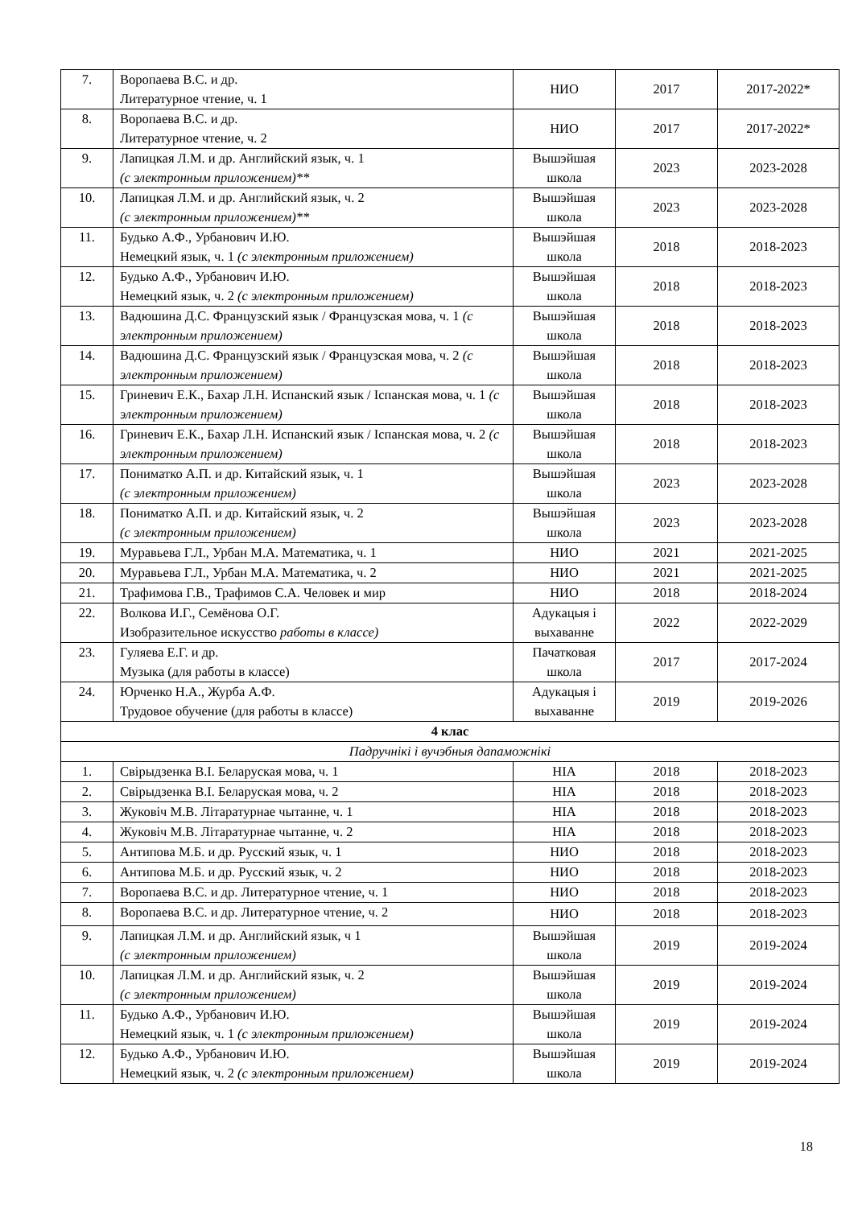| 7. | Воропаева В.С. и др. Литературное чтение, ч. 1 | НИО | 2017 | 2017-2022* |
| 8. | Воропаева В.С. и др. Литературное чтение, ч. 2 | НИО | 2017 | 2017-2022* |
| 9. | Лапицкая Л.М. и др. Английский язык, ч. 1 (с электронным приложением)** | Вышэйшая школа | 2023 | 2023-2028 |
| 10. | Лапицкая Л.М. и др. Английский язык, ч. 2 (с электронным приложением)** | Вышэйшая школа | 2023 | 2023-2028 |
| 11. | Будько А.Ф., Урбанович И.Ю. Немецкий язык, ч. 1 (с электронным приложением) | Вышэйшая школа | 2018 | 2018-2023 |
| 12. | Будько А.Ф., Урбанович И.Ю. Немецкий язык, ч. 2 (с электронным приложением) | Вышэйшая школа | 2018 | 2018-2023 |
| 13. | Вадюшина Д.С. Французский язык / Французская мова, ч. 1 (с электронным приложением) | Вышэйшая школа | 2018 | 2018-2023 |
| 14. | Вадюшина Д.С. Французский язык / Французская мова, ч. 2 (с электронным приложением) | Вышэйшая школа | 2018 | 2018-2023 |
| 15. | Гриневич Е.К., Бахар Л.Н. Испанский язык / Іспанская мова, ч. 1 (с электронным приложением) | Вышэйшая школа | 2018 | 2018-2023 |
| 16. | Гриневич Е.К., Бахар Л.Н. Испанский язык / Іспанская мова, ч. 2 (с электронным приложением) | Вышэйшая школа | 2018 | 2018-2023 |
| 17. | Пониматко А.П. и др. Китайский язык, ч. 1 (с электронным приложением) | Вышэйшая школа | 2023 | 2023-2028 |
| 18. | Пониматко А.П. и др. Китайский язык, ч. 2 (с электронным приложением) | Вышэйшая школа | 2023 | 2023-2028 |
| 19. | Муравьева Г.Л., Урбан М.А. Математика, ч. 1 | НИО | 2021 | 2021-2025 |
| 20. | Муравьева Г.Л., Урбан М.А. Математика, ч. 2 | НИО | 2021 | 2021-2025 |
| 21. | Трафимова Г.В., Трафимов С.А. Человек и мир | НИО | 2018 | 2018-2024 |
| 22. | Волкова И.Г., Семёнова О.Г. Изобразительное искусство работы в классе) | Адукацыя і выхаванне | 2022 | 2022-2029 |
| 23. | Гуляева Е.Г. и др. Музыка (для работы в классе) | Пачатковая школа | 2017 | 2017-2024 |
| 24. | Юрченко Н.А., Журба А.Ф. Трудовое обучение (для работы в классе) | Адукацыя і выхаванне | 2019 | 2019-2026 |
| 4 клас | | | | |
| Падручнікі і вучэбныя дапаможнікі | | | | |
| 1. | Свірыдзенка В.І. Беларуская мова, ч. 1 | НІА | 2018 | 2018-2023 |
| 2. | Свірыдзенка В.І. Беларуская мова, ч. 2 | НІА | 2018 | 2018-2023 |
| 3. | Жуковіч М.В. Літаратурнае чытанне, ч. 1 | НІА | 2018 | 2018-2023 |
| 4. | Жуковіч М.В. Літаратурнае чытанне, ч. 2 | НІА | 2018 | 2018-2023 |
| 5. | Антипова М.Б. и др. Русский язык, ч. 1 | НИО | 2018 | 2018-2023 |
| 6. | Антипова М.Б. и др. Русский язык, ч. 2 | НИО | 2018 | 2018-2023 |
| 7. | Воропаева В.С. и др. Литературное чтение, ч. 1 | НИО | 2018 | 2018-2023 |
| 8. | Воропаева В.С. и др. Литературное чтение, ч. 2 | НИО | 2018 | 2018-2023 |
| 9. | Лапицкая Л.М. и др. Английский язык, ч 1 (с электронным приложением) | Вышэйшая школа | 2019 | 2019-2024 |
| 10. | Лапицкая Л.М. и др. Английский язык, ч. 2 (с электронным приложением) | Вышэйшая школа | 2019 | 2019-2024 |
| 11. | Будько А.Ф., Урбанович И.Ю. Немецкий язык, ч. 1 (с электронным приложением) | Вышэйшая школа | 2019 | 2019-2024 |
| 12. | Будько А.Ф., Урбанович И.Ю. Немецкий язык, ч. 2 (с электронным приложением) | Вышэйшая школа | 2019 | 2019-2024 |
18